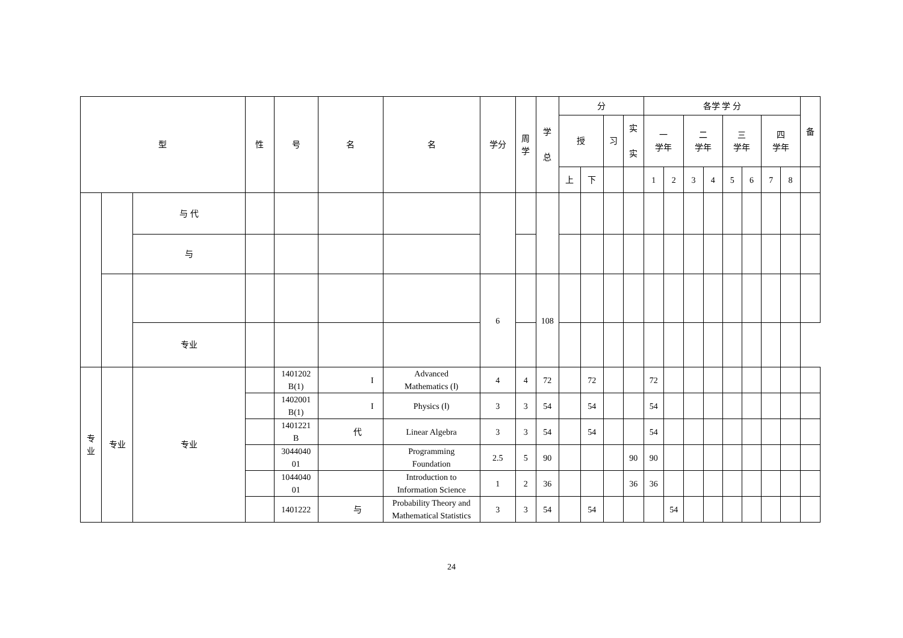| 型 | | | 性 | 号 | 名 | 名 | 学分 | 周 学 | 学 总 | 分 | | | | 各学 学 分 | | | | | | | | 备 |
| --- | --- | --- | --- | --- | --- | --- | --- | --- | --- | --- | --- | --- | --- | --- | --- | --- | --- | --- | --- | --- | --- | --- |
| | | | | | | | | | | 授 | | 习 | 实 实 | 一 学年 | | 二 学年 | | 三 学年 | | 四 学年 | | |
| | | | | | | | | | | 上 | 下 | | | 1 | 2 | 3 | 4 | 5 | 6 | 7 | 8 | |
| | | 与 代 | | | | | | | | | | | | | | | | | | | | |
| | | 与 | | | | | | | | | | | | | | | | | | | | |
| | | | | | | | 6 | | 108 | | | | | | | | | | | | | |
| | | 专业 | | | | | | | | | | | | | | | | | | | | |
| 专 业 | 专业 | 专业 | | 1401202 B(1) | I | Advanced Mathematics (Ⅰ) | 4 | 4 | 72 | | 72 | | | 72 | | | | | | | | |
| | | | | 1402001 B(1) | I | Physics (Ⅰ) | 3 | 3 | 54 | | 54 | | | 54 | | | | | | | | |
| | | | | 1401221 B | 代 | Linear Algebra | 3 | 3 | 54 | | 54 | | | 54 | | | | | | | | |
| | | | | 3044040 01 | | Programming Foundation | 2.5 | 5 | 90 | | | | 90 | 90 | | | | | | | | |
| | | | | 1044040 01 | | Introduction to Information Science | 1 | 2 | 36 | | | | 36 | 36 | | | | | | | | |
| | | | | 1401222 | 与 | Probability Theory and Mathematical Statistics | 3 | 3 | 54 | | 54 | | | | 54 | | | | | | | |
24